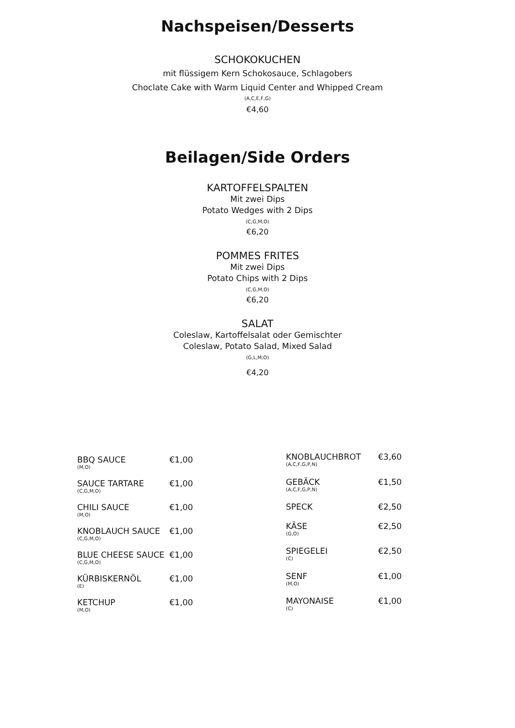Nachspeisen/Desserts
SCHOKOKUCHEN
mit flüssigem Kern Schokosauce, Schlagobers
Choclate Cake with Warm Liquid Center and Whipped Cream
(A,C,E,F,G)
€4,60
Beilagen/Side Orders
KARTOFFELSPALTEN
Mit zwei Dips
Potato Wedges with 2 Dips
(C,G,M,O)
€6,20
POMMES FRITES
Mit zwei Dips
Potato Chips with 2 Dips
(C,G,M,O)
€6,20
SALAT
Coleslaw, Kartoffelsalat oder Gemischter
Coleslaw, Potato Salad, Mixed Salad
(G,L,M,O)
€4,20
| BBQ SAUCE (M,O) | €1,00 |
| SAUCE TARTARE (C,G,M,O) | €1,00 |
| CHILI SAUCE (M,O) | €1,00 |
| KNOBLAUCH SAUCE (C,G,M,O) | €1,00 |
| BLUE CHEESE SAUCE (C,G,M,O) | €1,00 |
| KÜRBISKERNÖL (E) | €1,00 |
| KETCHUP (M,O) | €1,00 |
| KNOBLAUCHBROT (A,C,F,G,P,N) | €3,60 |
| GEBÄCK (A,C,F,G,P,N) | €1,50 |
| SPECK | €2,50 |
| KÄSE (G,O) | €2,50 |
| SPIEGELEI (C) | €2,50 |
| SENF (M,O) | €1,00 |
| MAYONAISE (C) | €1,00 |